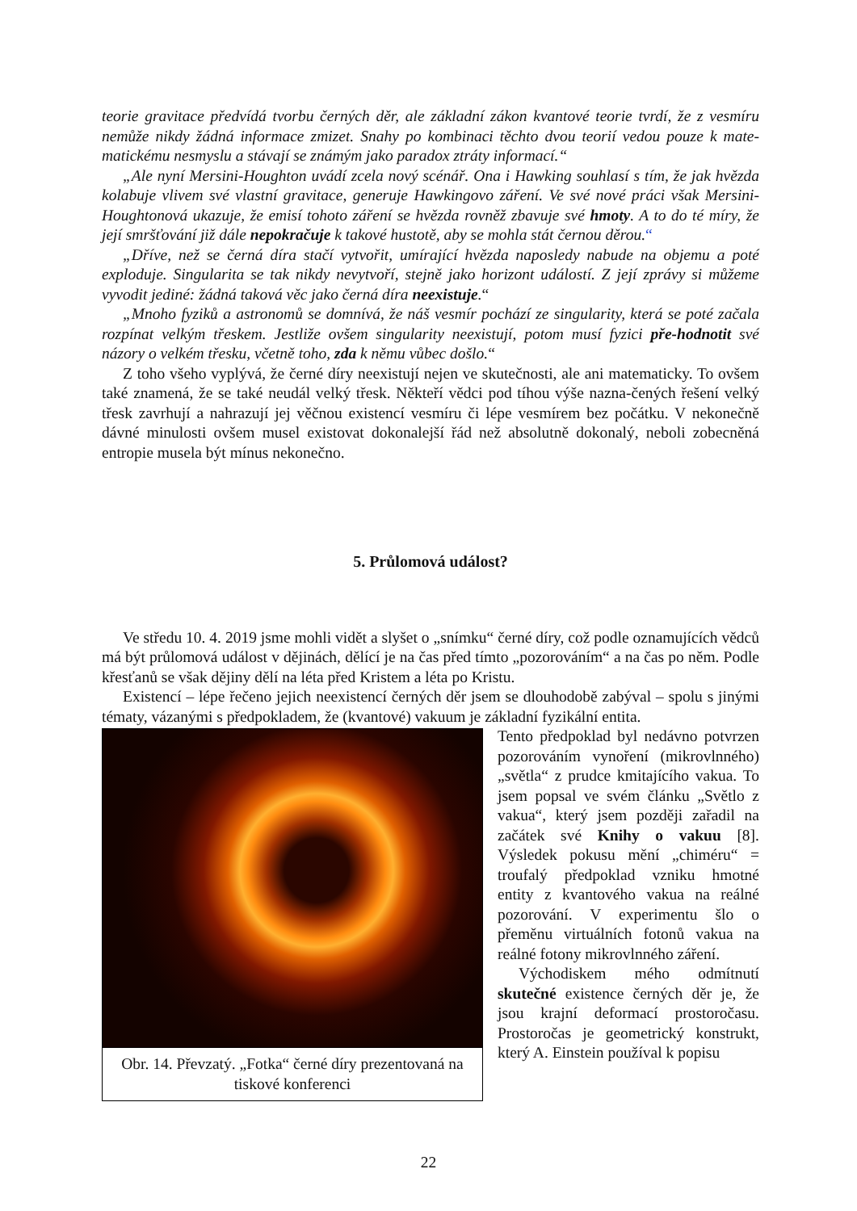teorie gravitace předvídá tvorbu černých děr, ale základní zákon kvantové teorie tvrdí, že z vesmíru nemůže nikdy žádná informace zmizet. Snahy po kombinaci těchto dvou teorií vedou pouze k mate-matickému nesmyslu a stávají se známým jako paradox ztráty informací.“
„Ale nyní Mersini-Houghton uvádí zcela nový scénář. Ona i Hawking souhlasí s tím, že jak hvězda kolabuje vlivem své vlastní gravitace, generuje Hawkingovo záření. Ve své nové práci však Mersini-Houghtonová ukazuje, že emisí tohoto záření se hvězda rovněž zbavuje své hmoty. A to do té míry, že její smršťování již dále nepokračuje k takové hustotě, aby se mohla stát černou děrou.“
„Dříve, než se černá díra stačí vytvořit, umírající hvězda naposledy nabude na objemu a poté exploduje. Singularita se tak nikdy nevytvoří, stejně jako horizont událostí. Z její zprávy si můžeme vyvodit jediné: žádná taková věc jako černá díra neexistuje.“
„Mnoho fyziků a astronomů se domnívá, že náš vesmír pochází ze singularity, která se poté začala rozpínat velkým třeskem. Jestliže ovšem singularity neexistují, potom musí fyzici pře-hodnotit své názory o velkém třesku, včetně toho, zda k němu vůbec došlo.“
Z toho všeho vyplývá, že černé díry neexistují nejen ve skutečnosti, ale ani matematicky. To ovšem také znamená, že se také neudál velký třesk. Někteří vědci pod tíhou výše nazna-čených řešení velký třesk zavrhují a nahrazují jej věčnou existencí vesmíru či lépe vesmírem bez počátku. V nekonečně dávné minulosti ovšem musel existovat dokonalejší řád než absolutně dokonalý, neboli zobecněná entropie musela být mínus nekonečno.
5. Průlomová událost?
Ve středu 10. 4. 2019 jsme mohli vidět a slyšet o „snímku“ černé díry, což podle oznamujících vědců má být průlomová událost v dějinách, dělící je na čas před tímto „pozorováním“ a na čas po něm. Podle křesťanů se však dějiny dělí na léta před Kristem a léta po Kristu.
Existencí – lépe řečeno jejich neexistencí černých děr jsem se dlouhodobě zabýval – spolu s jinými tématy, vázanými s předpokladem, že (kvantové) vakuum je základní fyzikální entita.
Obr. 14. Převzatý. „Fotka“ černé díry prezentovaná na tiskové konferenci
Tento předpoklad byl nedávno potvrzen pozorováním vynoření (mikrovlnného) „světla“ z prudce kmitajícího vakua. To jsem popsal ve svém článku „Světlo z vakua“, který jsem později zařadil na začátek své Knihy o vakuu [8]. Výsledek pokusu mění „chiméru“ = troufalý předpoklad vzniku hmotné entity z kvantového vakua na reálné pozorování. V experimentu šlo o přeměnu virtuálních fotonů vakua na reálné fotony mikrovlnného záření.
Východiskem mého odmítnutí skutečné existence černých děr je, že jsou krajní deformací prostoročasu. Prostoročas je geometrický konstrukt, který A. Einstein používal k popisu
22